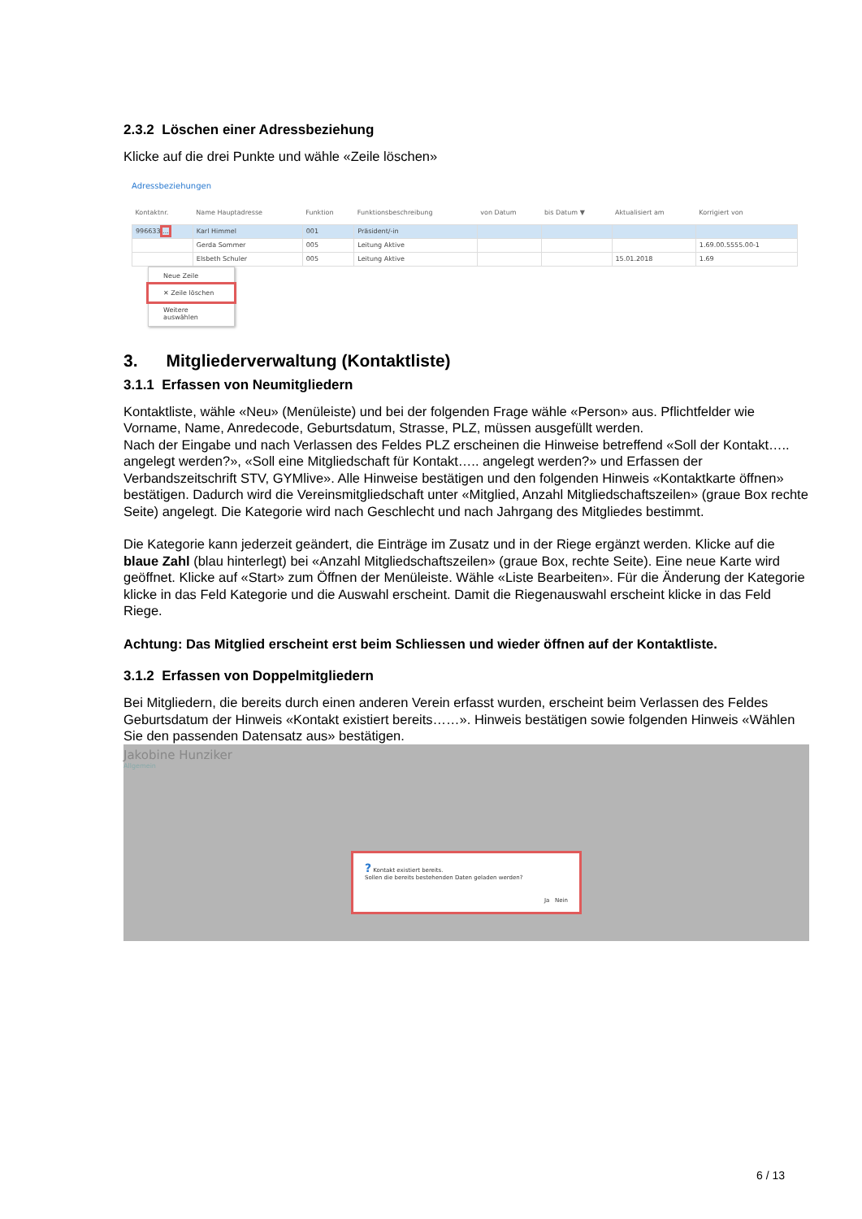2.3.2 Löschen einer Adressbeziehung
Klicke auf die drei Punkte und wähle «Zeile löschen»
Adressbeziehungen
| Kontaktnr. | Name Hauptadresse | Funktion | Funktionsbeschreibung | von Datum | bis Datum ▼ | Aktualisiert am | Korrigiert von |
| --- | --- | --- | --- | --- | --- | --- | --- |
| 996633 ... | Karl Himmel | 001 | Präsident/-in | | | | |
| | Gerda Sommer | 005 | Leitung Aktive | | | | 1.69.00.5555.00-1 |
| | Elsbeth Schuler | 005 | Leitung Aktive | | | 15.01.2018 | 1.69 |
Neue Zeile
✕ Zeile löschen
Weitere auswählen
3. Mitgliederverwaltung (Kontaktliste)
3.1.1 Erfassen von Neumitgliedern
Kontaktliste, wähle «Neu» (Menüleiste) und bei der folgenden Frage wähle «Person» aus. Pflichtfelder wie Vorname, Name, Anredecode, Geburtsdatum, Strasse, PLZ, müssen ausgefüllt werden.
Nach der Eingabe und nach Verlassen des Feldes PLZ erscheinen die Hinweise betreffend «Soll der Kontakt….. angelegt werden?», «Soll eine Mitgliedschaft für Kontakt….. angelegt werden?» und Erfassen der Verbandszeitschrift STV, GYMlive». Alle Hinweise bestätigen und den folgenden Hinweis «Kontaktkarte öffnen» bestätigen. Dadurch wird die Vereinsmitgliedschaft unter «Mitglied, Anzahl Mitgliedschaftszeilen» (graue Box rechte Seite) angelegt. Die Kategorie wird nach Geschlecht und nach Jahrgang des Mitgliedes bestimmt.
Die Kategorie kann jederzeit geändert, die Einträge im Zusatz und in der Riege ergänzt werden. Klicke auf die blaue Zahl (blau hinterlegt) bei «Anzahl Mitgliedschaftszeilen» (graue Box, rechte Seite). Eine neue Karte wird geöffnet. Klicke auf «Start» zum Öffnen der Menüleiste. Wähle «Liste Bearbeiten». Für die Änderung der Kategorie klicke in das Feld Kategorie und die Auswahl erscheint. Damit die Riegenauswahl erscheint klicke in das Feld Riege.
Achtung: Das Mitglied erscheint erst beim Schliessen und wieder öffnen auf der Kontaktliste.
3.1.2 Erfassen von Doppelmitgliedern
Bei Mitgliedern, die bereits durch einen anderen Verein erfasst wurden, erscheint beim Verlassen des Feldes Geburtsdatum der Hinweis «Kontakt existiert bereits……». Hinweis bestätigen sowie folgenden Hinweis «Wählen Sie den passenden Datensatz aus» bestätigen.
Jakobine Hunziker
Allgemein
? Kontakt existiert bereits.
Sollen die bereits bestehenden Daten geladen werden?
Ja Nein
6 / 13